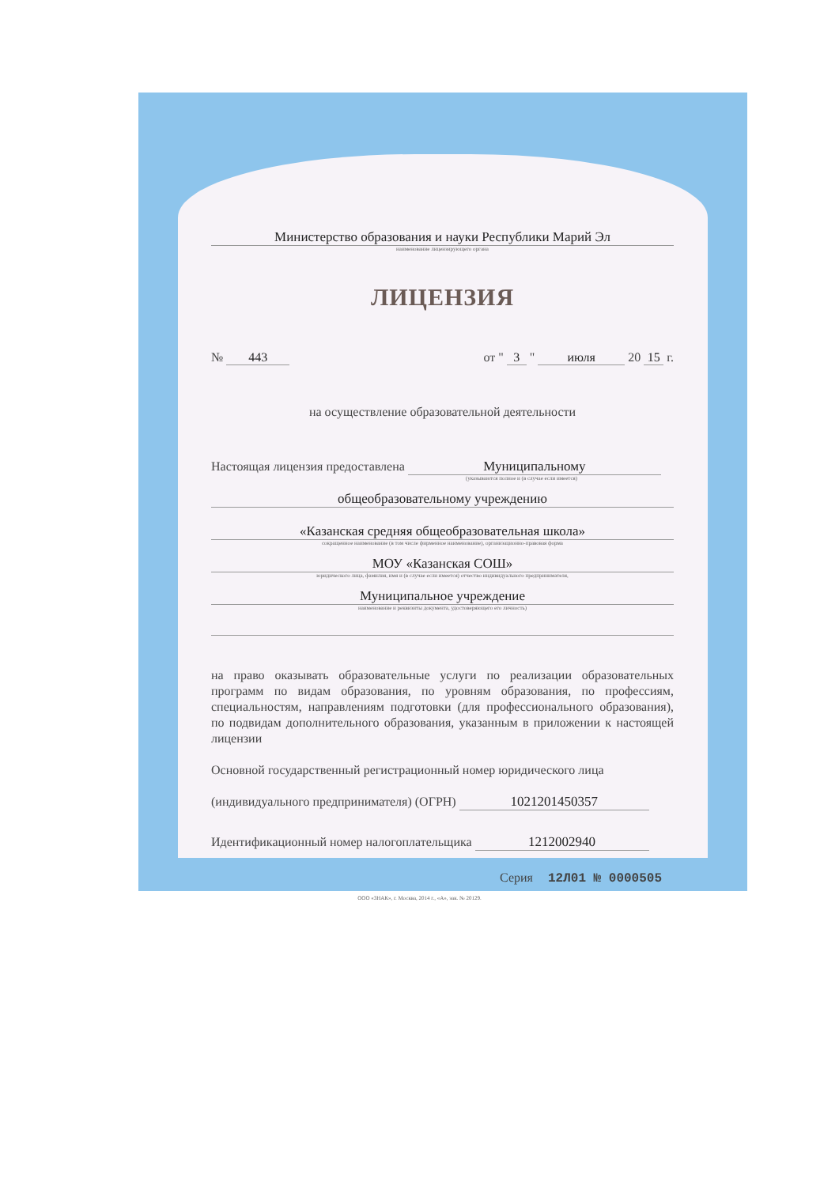Министерство образования и науки Республики Марий Эл
наименование лицензирующего органа
ЛИЦЕНЗИЯ
№ 443 от " 3 " июля 20 15 г.
на осуществление образовательной деятельности
Настоящая лицензия предоставлена Муниципальному
(указываются полное и (в случае если имеется)
общеобразовательному учреждению
«Казанская средняя общеобразовательная школа»
сокращенное наименование (в том числе фирменное наименование), организационно-правовая форма
МОУ «Казанская СОШ»
юридического лица, фамилия, имя и (в случае если имеется) отчество индивидуального предпринимателя,
Муниципальное учреждение
наименование и реквизиты документа, удостоверяющего его личность)
на право оказывать образовательные услуги по реализации образовательных программ по видам образования, по уровням образования, по профессиям, специальностям, направлениям подготовки (для профессионального образования), по подвидам дополнительного образования, указанным в приложении к настоящей лицензии
Основной государственный регистрационный номер юридического лица
(индивидуального предпринимателя) (ОГРН) 1021201450357
Идентификационный номер налогоплательщика 1212002940
Серия 12Л01 № 0000505
ООО «ЗНАК», г. Москва, 2014 г., «А», зак. № 20129.